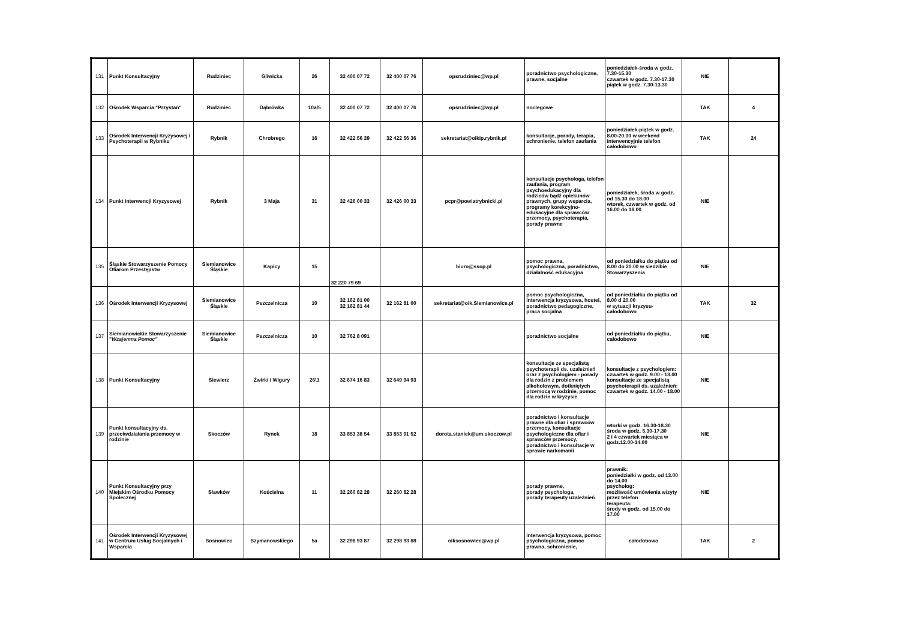| 131 | Punkt Konsultacyjny | Rudziniec | Gliwicka | 26 | 32 400 07 72 | 32 400 07 76 | opsrudziniec@wp.pl | poradnictwo psychologiczne, prawne, socjalne | poniedziałek-środa w godz. 7.30-15.30 czwartek w godz. 7.30-17.30 piątek w godz. 7.30-13.30 | NIE | |
| 132 | Ośrodek Wsparcia "Przystań" | Rudziniec | Dąbrówka | 10a/5 | 32 400 07 72 | 32 400 07 76 | opsrudziniec@wp.pl | noclegowe | | TAK | 4 |
| 133 | Ośrodek Interwencji Kryzysowej i Psychoterapii w Rybniku | Rybnik | Chrobrego | 16 | 32 422 56 39 | 32 422 56 36 | sekretariat@oikip.rybnik.pl | konsultacje, porady, terapia, schronienie, telefon zaufania | poniedziałek-piątek w godz. 8.00-20.00 w weekend interwencyjnie telefon całodobowo | TAK | 24 |
| 134 | Punkt Interwencji Kryzysowej | Rybnik | 3 Maja | 31 | 32 426 00 33 | 32 426 00 33 | pcpr@powiatrybnicki.pl | konsultacje psychologa, telefon zaufania, program psychoedukacyjny dla rodziców bądź opiekunów prawnych, grupy wsparcia, programy korekcyjno-edukacyjne dla sprawców przemocy, psychoterapia, porady prawne | poniedziałek, środa w godz. od 15.30 do 18.00 wtorek, czwartek w godz. od 16.00 do 18.00 | NIE | |
| 135 | Śląskie Stowarzyszenie Pomocy Ofiarom Przestępstw | Siemianowice Śląskie | Kapicy | 15 | 32 220 79 69 | | biuro@ssop.pl | pomoc prawna, psychologiczna, poradnictwo, działalność edukacyjna | od poniedziałku do piątku od 8.00 do 20.00 w siedzibie Stowarzyszenia | NIE | |
| 136 | Ośrodek Interwencji Kryzysowej | Siemianowice Śląskie | Pszczelnicza | 10 | 32 162 81 00 32 162 81 44 | 32 162 81 00 | sekretariat@oik.Siemianowice.pl | pomoc psychologiczna, interwencja kryzysowa, hostel, poradnictwo pedagogiczne, praca socjalna | od poniedziałku do piątku od 8.00 d 20.00 w sytuacji kryzysu- całodobowo | TAK | 32 |
| 137 | Siemianowickie Stowarzyszenie " Wzajemna Pomoc" | Siemianowice Śląskie | Pszczelnicza | 10 | 32 762 8 091 | | | poradnictwo socjalne | od poniedziałku do piątku, całodobowo | NIE | |
| 138 | Punkt Konsultacyjny | Siewierz | Żwirki i Wigury | 26\1 | 32 674 16 83 | 32 649 94 93 | | konsultacje ze specjalistą psychoterapii ds. uzależnień oraz z psychologiem - porady dla rodzin z problemem alkoholowym, dotkniętych przemocą w rodzinie, pomoc dla rodzin w kryzysie | konsultacje z psychologiem: czwartek w godz. 9.00 - 13.00 konsultacje ze specjalistą psychoterapii ds. uzależnień: czwartek w godz. 14.00 - 18.00 | NIE | |
| 139 | Punkt konsultacyjny ds. przeciwdziałania przemocy w rodzinie | Skoczów | Rynek | 18 | 33 853 38 54 | 33 853 91 52 | dorota.staniek@um.skoczow.pl | poradnictwo i konsultacje prawne dla ofiar i sprawców przemocy, konsultacje psychologiczne dla ofiar i sprawców przemocy, poradnictwo i konsultacje w sprawie narkomanii | wtorki w godz. 16.30-18.30 środa w godz. 5.30-17.30 2 i 4 czwartek miesiąca w godz.12.00-14.00 | NIE | |
| 140 | Punkt Konsultacyjny przy Miejskim Ośrodku Pomocy Społecznej | Sławków | Kościelna | 11 | 32 260 82 28 | 32 260 82 28 | | porady prawne, porady psychologa, porady terapeuty uzależnień | prawnik: poniedziałki w godz. od 13.00 do 14.00 psycholog: możliwość umówienia wizyty przez telefon terapeuta: środy w godz. od 15.00 do 17.00 | NIE | |
| 141 | Ośrodek Interwencji Kryzysowej w Centrum Usług Socjalnych i Wsparcia | Sosnowiec | Szymanowskiego | 5a | 32 298 93 87 | 32 298 93 88 | oiksosnowiec@wp.pl | interwencja kryzysowa, pomoc psychologiczna, pomoc prawna, schronienie, | całodobowo | TAK | 2 |